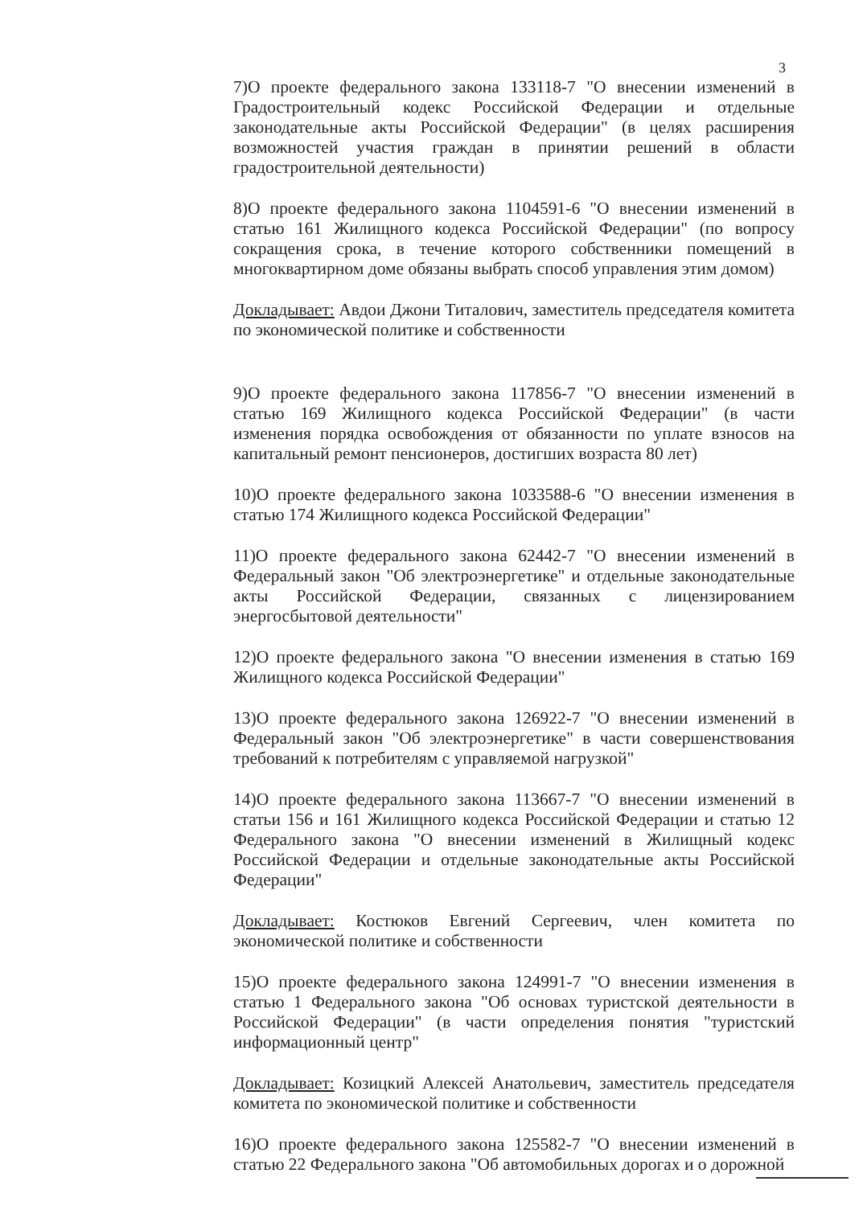3
7)О проекте федерального закона 133118-7 "О внесении изменений в Градостроительный кодекс Российской Федерации и отдельные законодательные акты Российской Федерации" (в целях расширения возможностей участия граждан в принятии решений в области градостроительной деятельности)
8)О проекте федерального закона 1104591-6 "О внесении изменений в статью 161 Жилищного кодекса Российской Федерации" (по вопросу сокращения срока, в течение которого собственники помещений в многоквартирном доме обязаны выбрать способ управления этим домом)
Докладывает: Авдои Джони Титалович, заместитель председателя комитета по экономической политике и собственности
9)О проекте федерального закона 117856-7 "О внесении изменений в статью 169 Жилищного кодекса Российской Федерации" (в части изменения порядка освобождения от обязанности по уплате взносов на капитальный ремонт пенсионеров, достигших возраста 80 лет)
10)О проекте федерального закона 1033588-6 "О внесении изменения в статью 174 Жилищного кодекса Российской Федерации"
11)О проекте федерального закона 62442-7 "О внесении изменений в Федеральный закон "Об электроэнергетике" и отдельные законодательные акты Российской Федерации, связанных с лицензированием энергосбытовой деятельности"
12)О проекте федерального закона "О внесении изменения в статью 169 Жилищного кодекса Российской Федерации"
13)О проекте федерального закона 126922-7 "О внесении изменений в Федеральный закон "Об электроэнергетике" в части совершенствования требований к потребителям с управляемой нагрузкой"
14)О проекте федерального закона 113667-7 "О внесении изменений в статьи 156 и 161 Жилищного кодекса Российской Федерации и статью 12 Федерального закона "О внесении изменений в Жилищный кодекс Российской Федерации и отдельные законодательные акты Российской Федерации"
Докладывает: Костюков Евгений Сергеевич, член комитета по экономической политике и собственности
15)О проекте федерального закона 124991-7 "О внесении изменения в статью 1 Федерального закона "Об основах туристской деятельности в Российской Федерации" (в части определения понятия "туристский информационный центр"
Докладывает: Козицкий Алексей Анатольевич, заместитель председателя комитета по экономической политике и собственности
16)О проекте федерального закона 125582-7 "О внесении изменений в статью 22 Федерального закона "Об автомобильных дорогах и о дорожной